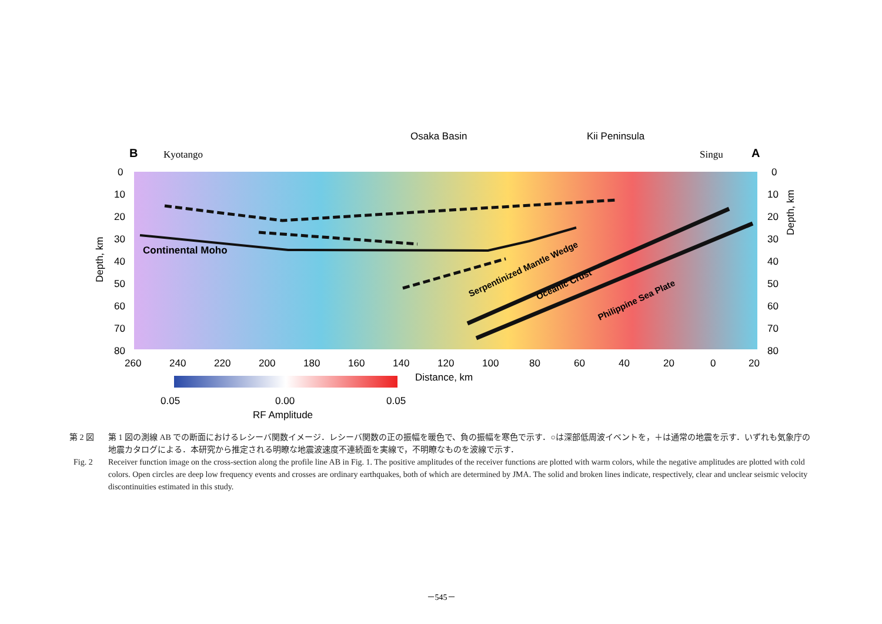B
Kyotango
Osaka Basin
Kii Peninsula
Singu
A
Continental Moho
Serpentinized Mantle Wedge
Oceanic Crust
Philippine Sea Plate
0
10
20
30
40
50
60
70
80
Depth, km
0
10
20
30
40
50
60
70
80
Depth, km
260
240
220
200
180
160
140
120
100
80
60
40
20
0
20
Distance, km
0.05
0.00
0.05
RF Amplitude
第 2 図 第 1 図の測線 AB での断面におけるレシーバ関数イメージ．レシーバ関数の正の振幅を暖色で、負の振幅を寒色で示す．○は深部低周波イベントを，＋は通常の地震を示す．いずれも気象庁の地震カタログによる．本研究から推定される明瞭な地震波速度不連続面を実線で，不明瞭なものを波線で示す．
Fig. 2 Receiver function image on the cross-section along the profile line AB in Fig. 1. The positive amplitudes of the receiver functions are plotted with warm colors, while the negative amplitudes are plotted with cold colors. Open circles are deep low frequency events and crosses are ordinary earthquakes, both of which are determined by JMA. The solid and broken lines indicate, respectively, clear and unclear seismic velocity discontinuities estimated in this study.
－545－